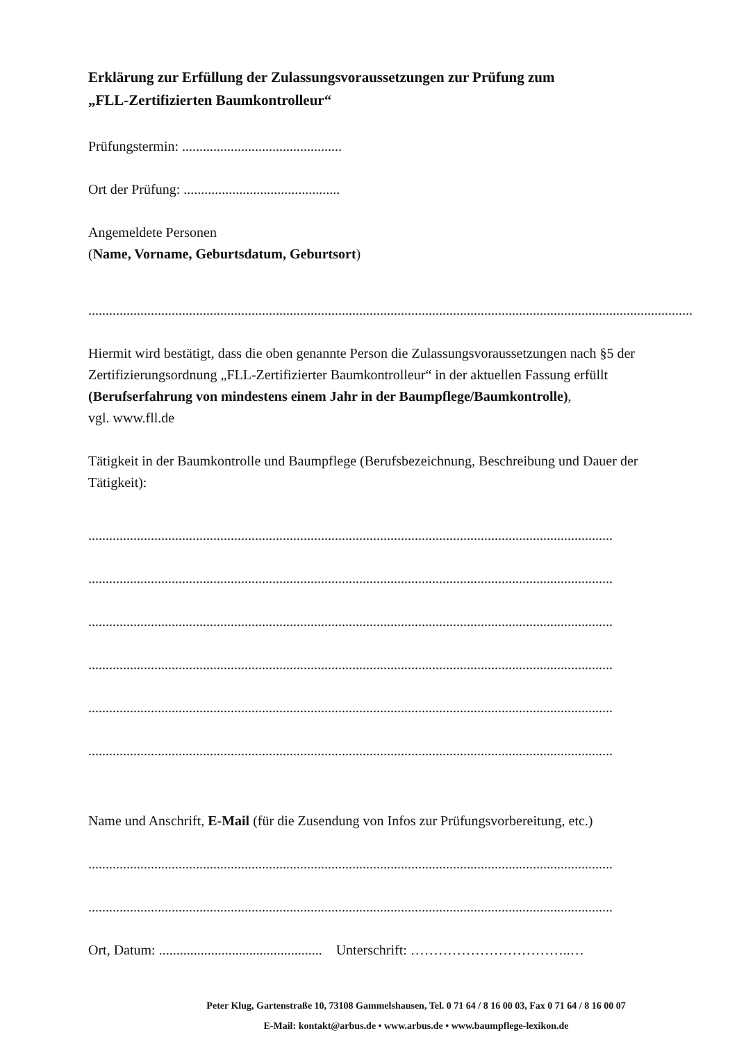Erklärung zur Erfüllung der Zulassungsvoraussetzungen zur Prüfung zum
„FLL-Zertifizierten Baumkontrolleur“
Prüfungstermin: ..............................................
Ort der Prüfung: .............................................
Angemeldete Personen
(Name, Vorname, Geburtsdatum, Geburtsort)
..............................................................................................................................................................................
Hiermit wird bestätigt, dass die oben genannte Person die Zulassungsvoraussetzungen nach §5 der Zertifizierungsordnung „FLL-Zertifizierter Baumkontrolleur“ in der aktuellen Fassung erfüllt (Berufserfahrung von mindestens einem Jahr in der Baumpflege/Baumkontrolle),
vgl. www.fll.de
Tätigkeit in der Baumkontrolle und Baumpflege (Berufsbezeichnung, Beschreibung und Dauer der Tätigkeit):
.......................................................................................................................................................
.......................................................................................................................................................
.......................................................................................................................................................
.......................................................................................................................................................
.......................................................................................................................................................
.......................................................................................................................................................
Name und Anschrift, E-Mail (für die Zusendung von Infos zur Prüfungsvorbereitung, etc.)
.......................................................................................................................................................
.......................................................................................................................................................
Ort, Datum: ............................................... Unterschrift: ……………………………..…
Peter Klug, Gartenstraße 10, 73108 Gammelshausen, Tel. 0 71 64 / 8 16 00 03, Fax 0 71 64 / 8 16 00 07
E-Mail: kontakt@arbus.de • www.arbus.de • www.baumpflege-lexikon.de